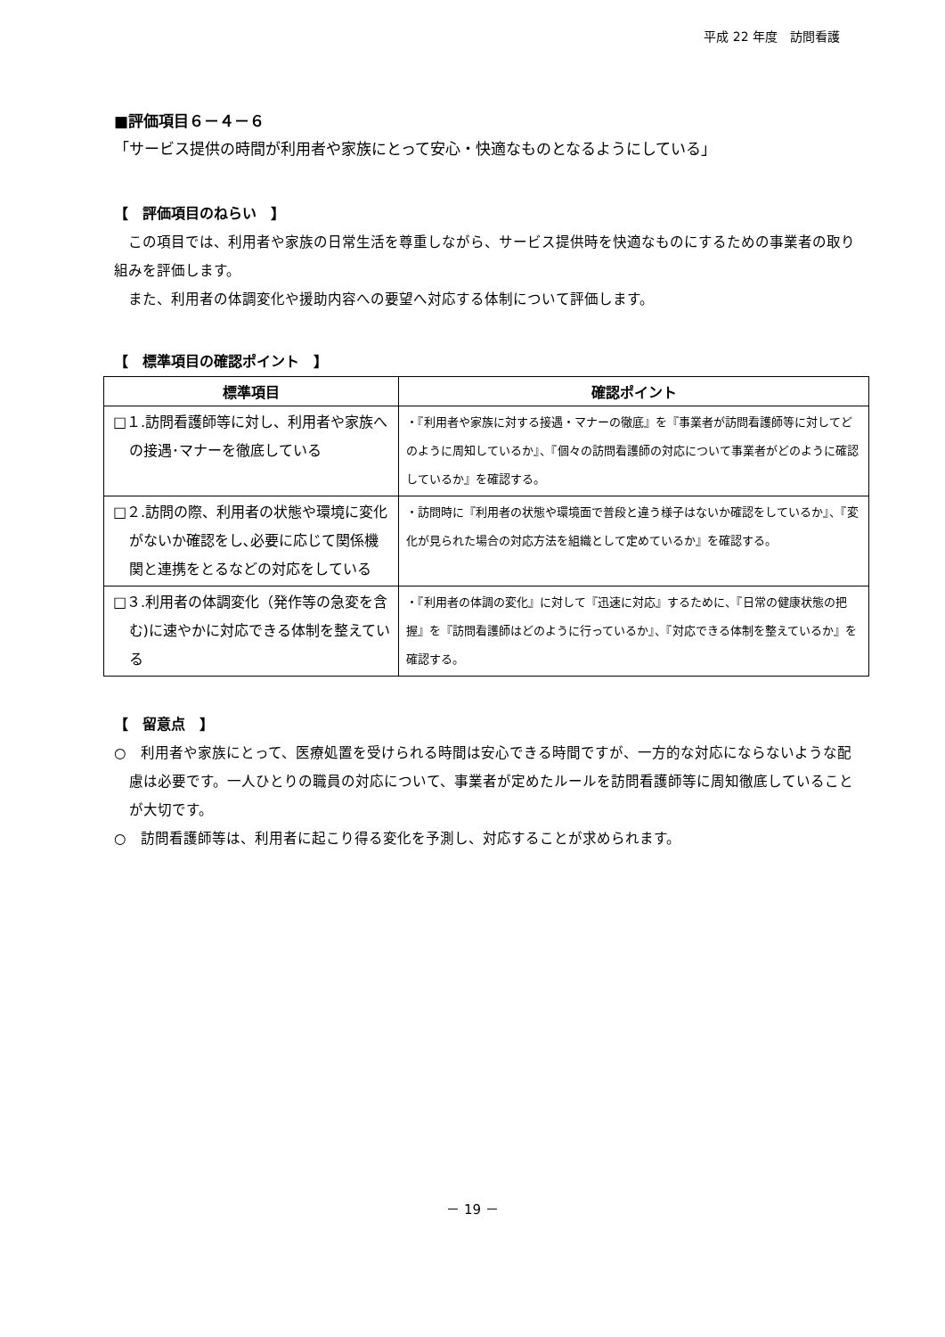平成 22 年度　訪問看護
■評価項目６－４－６
「サービス提供の時間が利用者や家族にとって安心・快適なものとなるようにしている」
【　評価項目のねらい　】
　この項目では、利用者や家族の日常生活を尊重しながら、サービス提供時を快適なものにするための事業者の取り組みを評価します。
　また、利用者の体調変化や援助内容への要望へ対応する体制について評価します。
【　標準項目の確認ポイント　】
| 標準項目 | 確認ポイント |
| --- | --- |
| □１.訪問看護師等に対し、利用者や家族への接遇･マナーを徹底している | ・『利用者や家族に対する接遇・マナーの徹底』を『事業者が訪問看護師等に対してどのように周知しているか』、『個々の訪問看護師の対応について事業者がどのように確認しているか』を確認する。 |
| □２.訪問の際、利用者の状態や環境に変化がないか確認をし､必要に応じて関係機関と連携をとるなどの対応をしている | ・訪問時に『利用者の状態や環境面で普段と違う様子はないか確認をしているか』、『変化が見られた場合の対応方法を組織として定めているか』を確認する。 |
| □３.利用者の体調変化（発作等の急変を含む)に速やかに対応できる体制を整えている | ・『利用者の体調の変化』に対して『迅速に対応』するために、『日常の健康状態の把握』を『訪問看護師はどのように行っているか』、『対応できる体制を整えているか』を確認する。 |
【　留意点　】
○　利用者や家族にとって、医療処置を受けられる時間は安心できる時間ですが、一方的な対応にならないような配慮は必要です。一人ひとりの職員の対応について、事業者が定めたルールを訪問看護師等に周知徹底していることが大切です。
○　訪問看護師等は、利用者に起こり得る変化を予測し、対応することが求められます。
－ 19 －